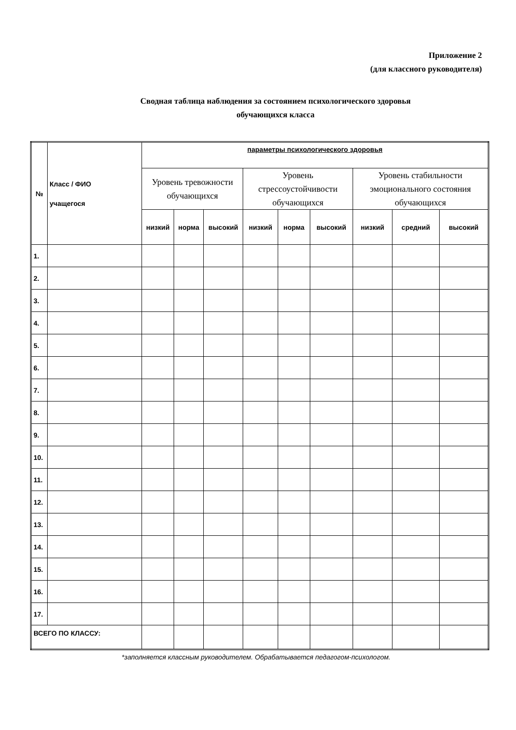Приложение 2
(для классного руководителя)
Сводная таблица наблюдения за состоянием психологического здоровья
обучающихся класса
| № | Класс / ФИО учащегося | параметры психологического здоровья | | | | | | | | |
| --- | --- | --- | --- | --- | --- | --- | --- | --- | --- | --- |
| | | Уровень тревожности обучающихся | | | Уровень стрессоустойчивости обучающихся | | | Уровень стабильности эмоционального состояния обучающихся | | |
| | | низкий | норма | высокий | низкий | норма | высокий | низкий | средний | высокий |
| 1. | | | | | | | | | | |
| 2. | | | | | | | | | | |
| 3. | | | | | | | | | | |
| 4. | | | | | | | | | | |
| 5. | | | | | | | | | | |
| 6. | | | | | | | | | | |
| 7. | | | | | | | | | | |
| 8. | | | | | | | | | | |
| 9. | | | | | | | | | | |
| 10. | | | | | | | | | | |
| 11. | | | | | | | | | | |
| 12. | | | | | | | | | | |
| 13. | | | | | | | | | | |
| 14. | | | | | | | | | | |
| 15. | | | | | | | | | | |
| 16. | | | | | | | | | | |
| 17. | | | | | | | | | | |
| ВСЕГО ПО КЛАССУ: | | | | | | | | | | |
*заполняется классным руководителем. Обрабатывается педагогом-психологом.